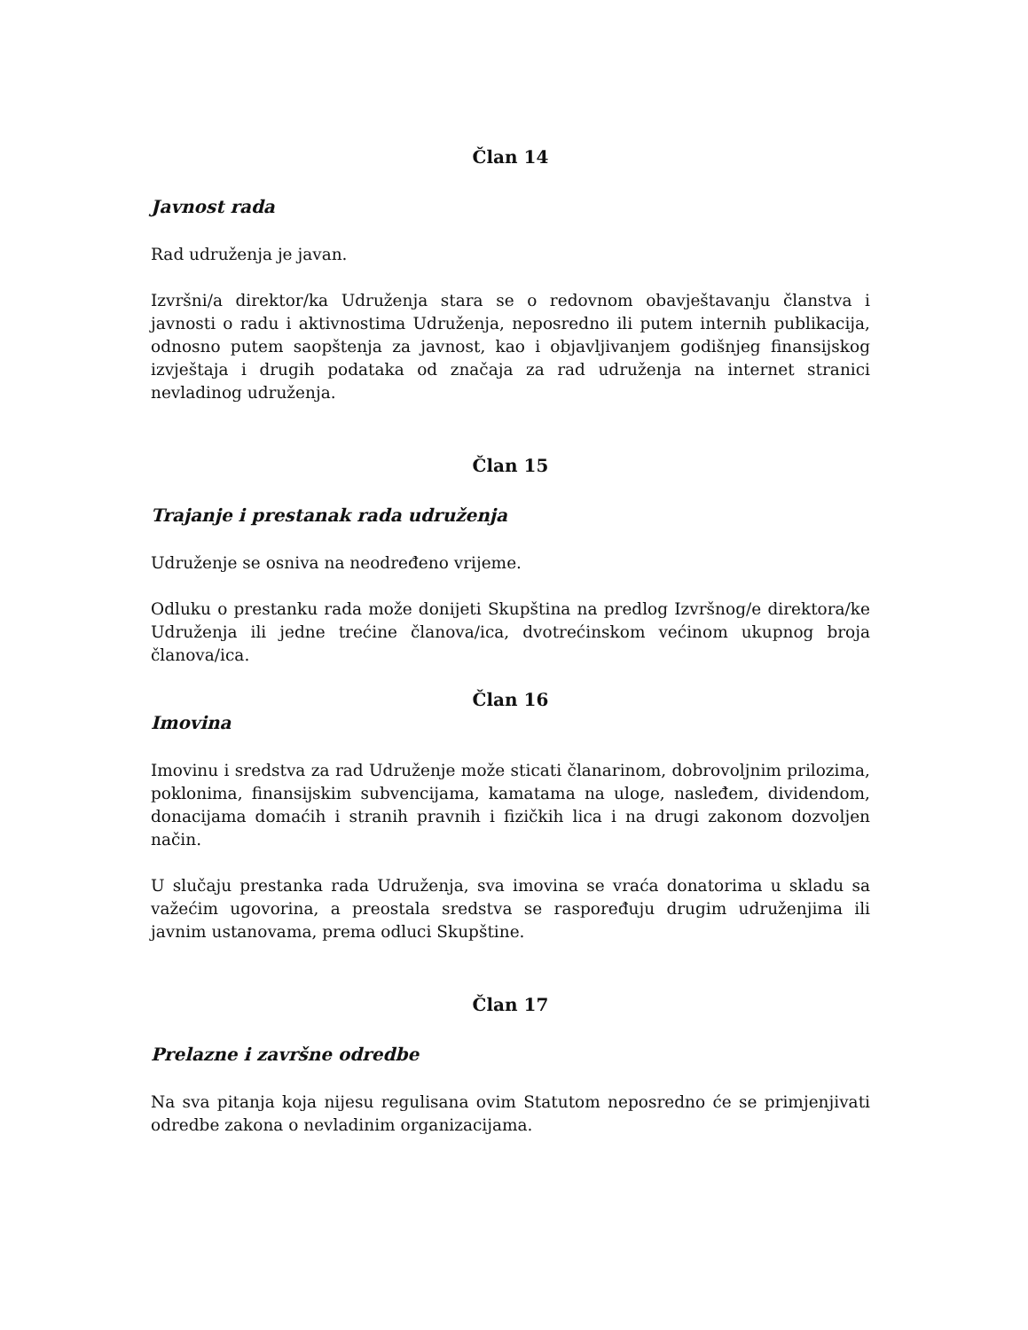Član 14
Javnost rada
Rad udruženja je javan.
Izvršni/a direktor/ka Udruženja stara se o redovnom obavještavanju članstva i javnosti o radu i aktivnostima Udruženja, neposredno ili putem internih publikacija, odnosno putem saopštenja za javnost, kao i objavljivanjem godišnjeg finansijskog izvještaja i drugih podataka od značaja za rad udruženja na internet stranici nevladinog udruženja.
Član 15
Trajanje i prestanak rada udruženja
Udruženje se osniva na neodređeno vrijeme.
Odluku o prestanku rada može donijeti Skupština na predlog Izvršnog/e direktora/ke Udruženja ili jedne trećine članova/ica, dvotrećinskom većinom ukupnog broja članova/ica.
Član 16
Imovina
Imovinu i sredstva za rad Udruženje može sticati članarinom, dobrovoljnim prilozima, poklonima, finansijskim subvencijama, kamatama na uloge, nasleđem, dividendom, donacijama domaćih i stranih pravnih i fizičkih lica i na drugi zakonom dozvoljen način.
U slučaju prestanka rada Udruženja, sva imovina se vraća donatorima u skladu sa važećim ugovorina, a preostala sredstva se raspoređuju drugim udruženjima ili javnim ustanovama, prema odluci Skupštine.
Član 17
Prelazne i završne odredbe
Na sva pitanja koja nijesu regulisana ovim Statutom neposredno će se primjenjivati odredbe zakona o nevladinim organizacijama.